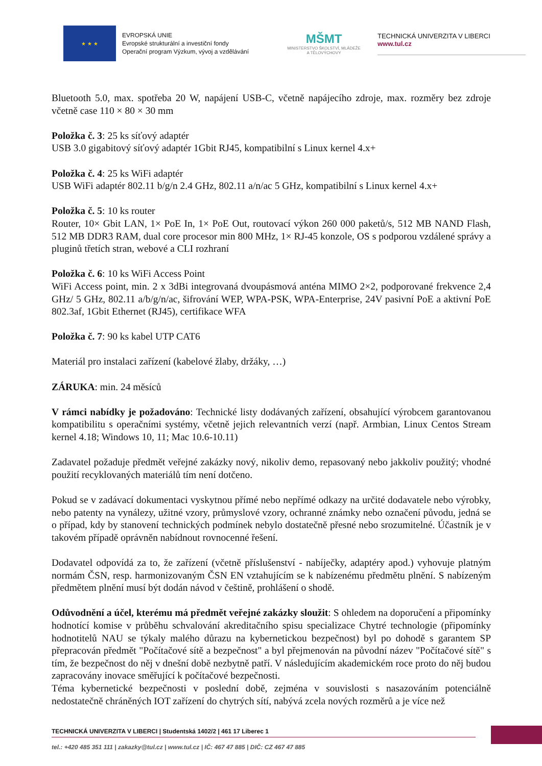★ ★ ★
EVROPSKÁ UNIE
Evropské strukturální a investiční fondy
Operační program Výzkum, vývoj a vzdělávání
MŠMT
MINISTERSTVO ŠKOLSTVÍ, MLÁDEŽE A TĚLOVÝCHOVY
TECHNICKÁ UNIVERZITA V LIBERCI
www.tul.cz
Bluetooth 5.0, max. spotřeba 20 W, napájení USB-C, včetně napájecího zdroje, max. rozměry bez zdroje včetně case 110 × 80 × 30 mm
Položka č. 3: 25 ks síťový adaptér
USB 3.0 gigabitový síťový adaptér 1Gbit RJ45, kompatibilní s Linux kernel 4.x+
Položka č. 4: 25 ks WiFi adaptér
USB WiFi adaptér 802.11 b/g/n 2.4 GHz, 802.11 a/n/ac 5 GHz, kompatibilní s Linux kernel 4.x+
Položka č. 5: 10 ks router
Router, 10× Gbit LAN, 1× PoE In, 1× PoE Out, routovací výkon 260 000 paketů/s, 512 MB NAND Flash, 512 MB DDR3 RAM, dual core procesor min 800 MHz, 1× RJ-45 konzole, OS s podporou vzdálené správy a pluginů třetích stran, webové a CLI rozhraní
Položka č. 6: 10 ks WiFi Access Point
WiFi Access point, min. 2 x 3dBi integrovaná dvoupásmová anténa MIMO 2×2, podporované frekvence 2,4 GHz/ 5 GHz, 802.11 a/b/g/n/ac, šifrování WEP, WPA-PSK, WPA-Enterprise, 24V pasivní PoE a aktivní PoE 802.3af, 1Gbit Ethernet (RJ45), certifikace WFA
Položka č. 7: 90 ks kabel UTP CAT6
Materiál pro instalaci zařízení (kabelové žlaby, držáky, …)
ZÁRUKA: min. 24 měsíců
V rámci nabídky je požadováno: Technické listy dodávaných zařízení, obsahující výrobcem garantovanou kompatibilitu s operačními systémy, včetně jejich relevantních verzí (např. Armbian, Linux Centos Stream kernel 4.18; Windows 10, 11; Mac 10.6-10.11)
Zadavatel požaduje předmět veřejné zakázky nový, nikoliv demo, repasovaný nebo jakkoliv použitý; vhodné použití recyklovaných materiálů tím není dotčeno.
Pokud se v zadávací dokumentaci vyskytnou přímé nebo nepřímé odkazy na určité dodavatele nebo výrobky, nebo patenty na vynálezy, užitné vzory, průmyslové vzory, ochranné známky nebo označení původu, jedná se o případ, kdy by stanovení technických podmínek nebylo dostatečně přesné nebo srozumitelné. Účastník je v takovém případě oprávněn nabídnout rovnocenné řešení.
Dodavatel odpovídá za to, že zařízení (včetně příslušenství - nabíječky, adaptéry apod.) vyhovuje platným normám ČSN, resp. harmonizovaným ČSN EN vztahujícím se k nabízenému předmětu plnění. S nabízeným předmětem plnění musí být dodán návod v češtině, prohlášení o shodě.
Odůvodnění a účel, kterému má předmět veřejné zakázky sloužit: S ohledem na doporučení a připomínky hodnotící komise v průběhu schvalování akreditačního spisu specializace Chytré technologie (připomínky hodnotitelů NAU se týkaly malého důrazu na kybernetickou bezpečnost) byl po dohodě s garantem SP přepracován předmět "Počítačové sítě a bezpečnost" a byl přejmenován na původní název "Počítačové sítě" s tím, že bezpečnost do něj v dnešní době nezbytně patří. V následujícím akademickém roce proto do něj budou zapracovány inovace směřující k počítačové bezpečnosti.
Téma kybernetické bezpečnosti v poslední době, zejména v souvislosti s nasazováním potenciálně nedostatečně chráněných IOT zařízení do chytrých sítí, nabývá zcela nových rozměrů a je více než
TECHNICKÁ UNIVERZITA V LIBERCI | Studentská 1402/2 | 461 17 Liberec 1
tel.: +420 485 351 111 | zakazky@tul.cz | www.tul.cz | IČ: 467 47 885 | DIČ: CZ 467 47 885